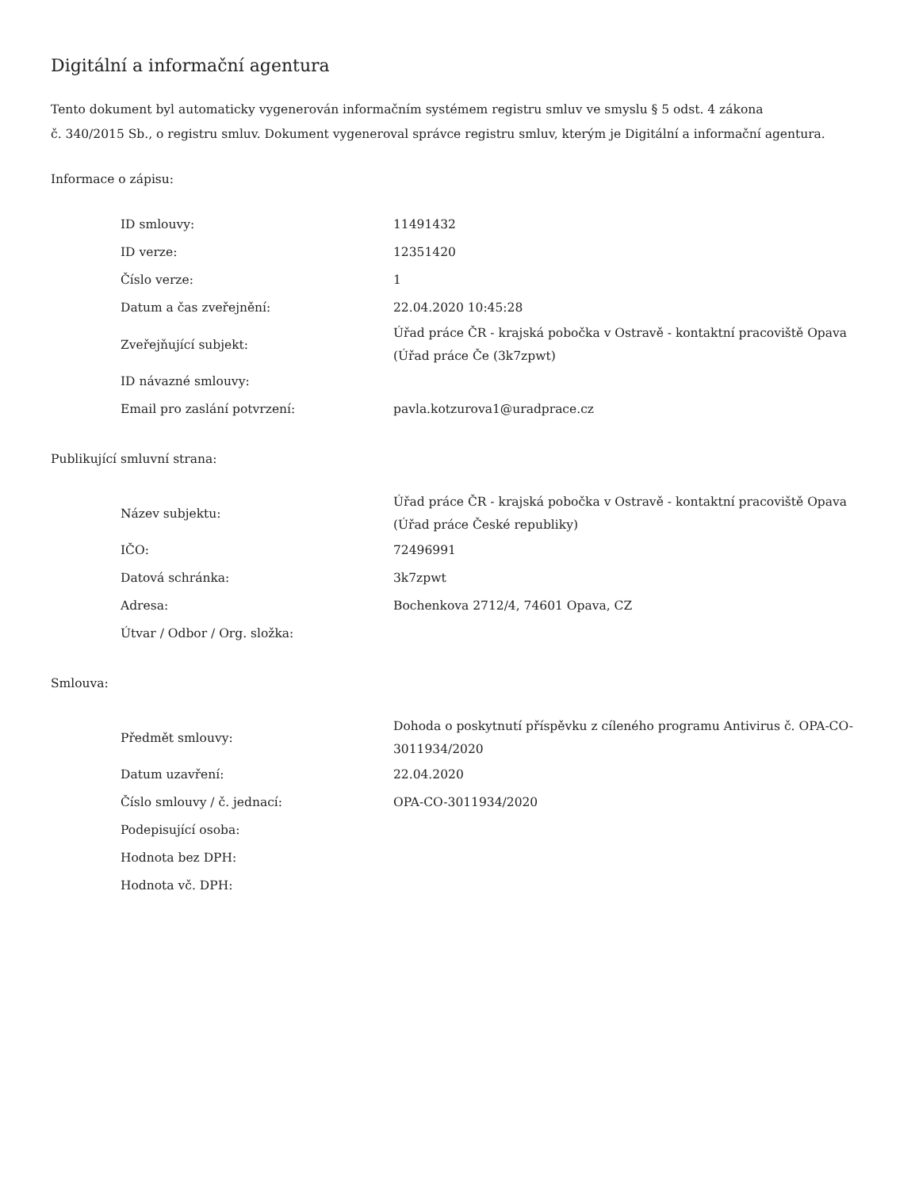Digitální a informační agentura
Tento dokument byl automaticky vygenerován informačním systémem registru smluv ve smyslu § 5 odst. 4 zákona
č. 340/2015 Sb., o registru smluv. Dokument vygeneroval správce registru smluv, kterým je Digitální a informační agentura.
Informace o zápisu:
| ID smlouvy: | 11491432 |
| ID verze: | 12351420 |
| Číslo verze: | 1 |
| Datum a čas zveřejnění: | 22.04.2020 10:45:28 |
| Zveřejňující subjekt: | Úřad práce ČR - krajská pobočka v Ostravě - kontaktní pracoviště Opava (Úřad práce Če (3k7zpwt) |
| ID návazné smlouvy: | |
| Email pro zaslání potvrzení: | pavla.kotzurova1@uradprace.cz |
Publikující smluvní strana:
| Název subjektu: | Úřad práce ČR - krajská pobočka v Ostravě - kontaktní pracoviště Opava (Úřad práce České republiky) |
| IČO: | 72496991 |
| Datová schránka: | 3k7zpwt |
| Adresa: | Bochenkova 2712/4, 74601 Opava, CZ |
| Útvar / Odbor / Org. složka: | |
Smlouva:
| Předmět smlouvy: | Dohoda o poskytnutí příspěvku z cíleného programu Antivirus č. OPA-CO-3011934/2020 |
| Datum uzavření: | 22.04.2020 |
| Číslo smlouvy / č. jednací: | OPA-CO-3011934/2020 |
| Podepisující osoba: | |
| Hodnota bez DPH: | |
| Hodnota vč. DPH: | |